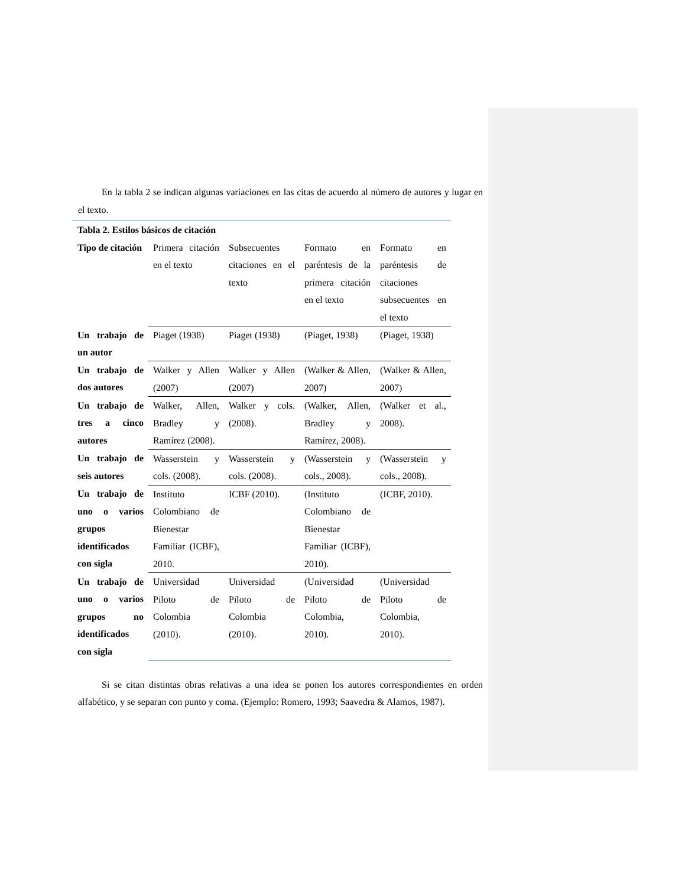En la tabla 2 se indican algunas variaciones en las citas de acuerdo al número de autores y lugar en el texto.
| Tabla 2. Estilos básicos de citación | | | | |
| Tipo de citación | Primera citación en el texto | Subsecuentes citaciones en el texto | Formato en paréntesis de la primera citación en el texto | Formato en paréntesis de citaciones subsecuentes en el texto |
| Un trabajo de un autor | Piaget (1938) | Piaget (1938) | (Piaget, 1938) | (Piaget, 1938) |
| Un trabajo de dos autores | Walker y Allen (2007) | Walker y Allen (2007) | (Walker & Allen, 2007) | (Walker & Allen, 2007) |
| Un trabajo de tres a cinco autores | Walker, Allen, Bradley y Ramírez (2008). | Walker y cols. (2008). | (Walker, Allen, Bradley y Ramírez, 2008). | (Walker et al., 2008). |
| Un trabajo de seis autores | Wasserstein y cols. (2008). | Wasserstein y cols. (2008). | (Wasserstein y cols., 2008). | (Wasserstein y cols., 2008). |
| Un trabajo de uno o varios grupos identificados con sigla | Instituto Colombiano de Bienestar Familiar (ICBF), 2010. | ICBF (2010). | (Instituto Colombiano de Bienestar Familiar (ICBF), 2010). | (ICBF, 2010). |
| Un trabajo de uno o varios grupos no identificados con sigla | Universidad Piloto de Colombia (2010). | Universidad Piloto de Colombia (2010). | (Universidad Piloto de Colombia, 2010). | (Universidad Piloto de Colombia, 2010). |
Si se citan distintas obras relativas a una idea se ponen los autores correspondientes en orden alfabético, y se separan con punto y coma. (Ejemplo: Romero, 1993; Saavedra & Alamos, 1987).